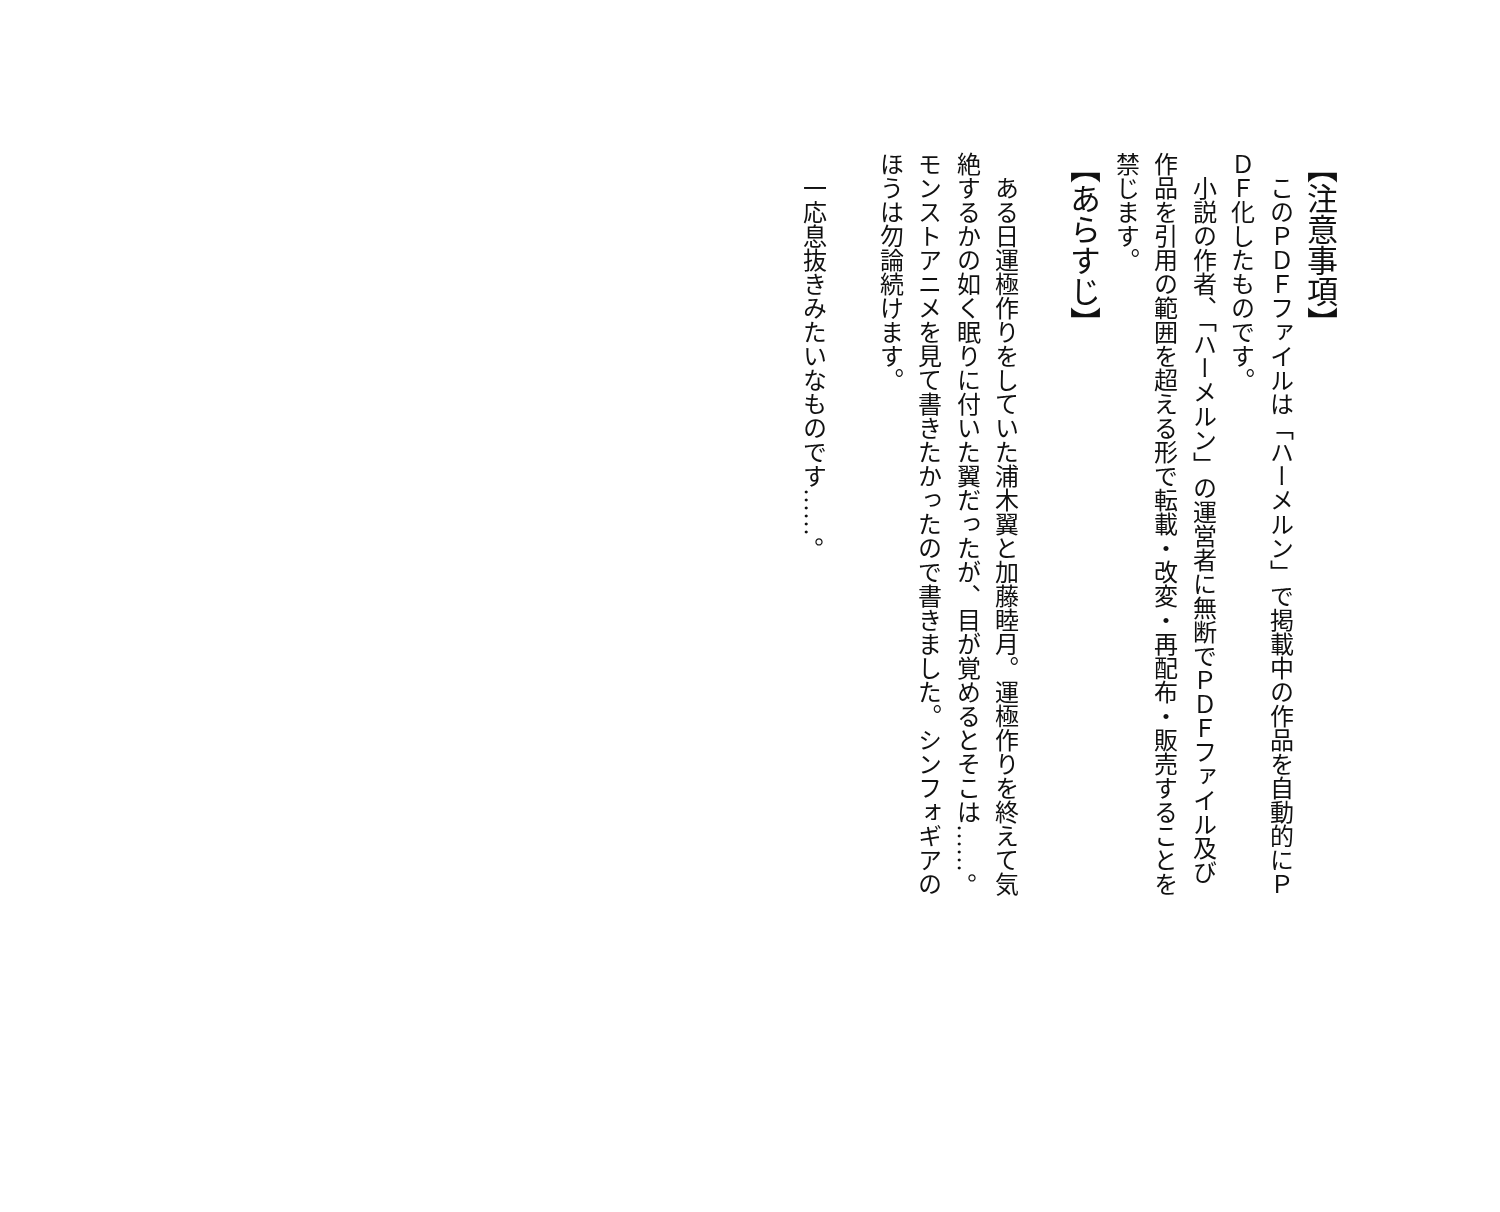【注意事項】
　このＰＤＦファイルは「ハーメルン」で掲載中の作品を自動的にＰＤＦ化したものです。
　小説の作者、「ハーメルン」の運営者に無断でＰＤＦファイル及び作品を引用の範囲を超える形で転載・改変・再配布・販売することを禁じます。
【あらすじ】
　ある日運極作りをしていた浦木翼と加藤睦月。運極作りを終えて気絶するかの如く眠りに付いた翼だったが、目が覚めるとそこは……。
モンストアニメを見て書きたかったので書きました。シンフォギアのほうは勿論続けます。
　一応息抜きみたいなものです……。